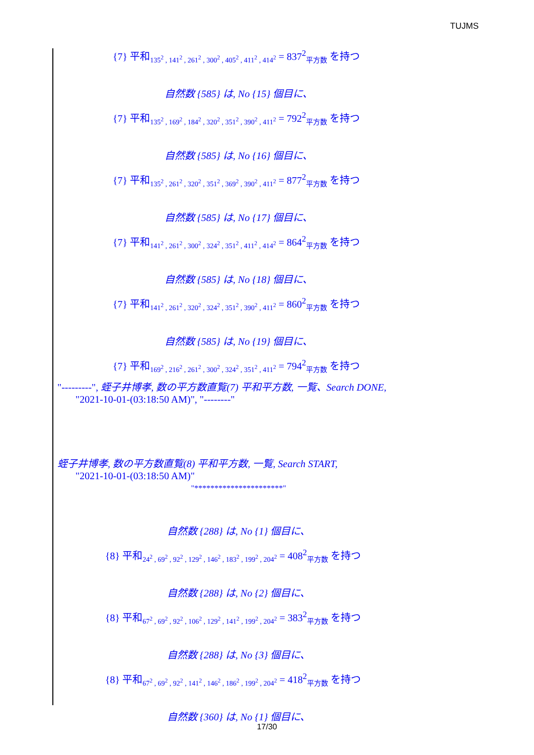TUJMS
{7} 平和<sub>135<sup>2</sup> , 141<sup>2</sup> , 261<sup>2</sup> , 300<sup>2</sup> , 405<sup>2</sup> , 411<sup>2</sup> , 414<sup>2</sup></sub> = 837<sup>2</sup><sub>平方数</sub> を持つ
自然数 {585} は, No {15} 個目に、
{7} 平和<sub>135<sup>2</sup> , 169<sup>2</sup> , 184<sup>2</sup> , 320<sup>2</sup> , 351<sup>2</sup> , 390<sup>2</sup> , 411<sup>2</sup></sub> = 792<sup>2</sup><sub>平方数</sub> を持つ
自然数 {585} は, No {16} 個目に、
{7} 平和<sub>135<sup>2</sup> , 261<sup>2</sup> , 320<sup>2</sup> , 351<sup>2</sup> , 369<sup>2</sup> , 390<sup>2</sup> , 411<sup>2</sup></sub> = 877<sup>2</sup><sub>平方数</sub> を持つ
自然数 {585} は, No {17} 個目に、
{7} 平和<sub>141<sup>2</sup> , 261<sup>2</sup> , 300<sup>2</sup> , 324<sup>2</sup> , 351<sup>2</sup> , 411<sup>2</sup> , 414<sup>2</sup></sub> = 864<sup>2</sup><sub>平方数</sub> を持つ
自然数 {585} は, No {18} 個目に、
{7} 平和<sub>141<sup>2</sup> , 261<sup>2</sup> , 320<sup>2</sup> , 324<sup>2</sup> , 351<sup>2</sup> , 390<sup>2</sup> , 411<sup>2</sup></sub> = 860<sup>2</sup><sub>平方数</sub> を持つ
自然数 {585} は, No {19} 個目に、
{7} 平和<sub>169<sup>2</sup> , 216<sup>2</sup> , 261<sup>2</sup> , 300<sup>2</sup> , 324<sup>2</sup> , 351<sup>2</sup> , 411<sup>2</sup></sub> = 794<sup>2</sup><sub>平方数</sub> を持つ
"---------", 蛭子井博孝, 数の平方数直覧(7) 平和平方数, 一覧、Search DONE,
"2021-10-01-(03:18:50 AM)", "--------"
蛭子井博孝, 数の平方数直覧(8) 平和平方数, 一覧, Search START,
"2021-10-01-(03:18:50 AM)"
"**********************"
自然数 {288} は, No {1} 個目に、
{8} 平和<sub>24<sup>2</sup> , 69<sup>2</sup> , 92<sup>2</sup> , 129<sup>2</sup> , 146<sup>2</sup> , 183<sup>2</sup> , 199<sup>2</sup> , 204<sup>2</sup></sub> = 408<sup>2</sup><sub>平方数</sub> を持つ
自然数 {288} は, No {2} 個目に、
{8} 平和<sub>67<sup>2</sup> , 69<sup>2</sup> , 92<sup>2</sup> , 106<sup>2</sup> , 129<sup>2</sup> , 141<sup>2</sup> , 199<sup>2</sup> , 204<sup>2</sup></sub> = 383<sup>2</sup><sub>平方数</sub> を持つ
自然数 {288} は, No {3} 個目に、
{8} 平和<sub>67<sup>2</sup> , 69<sup>2</sup> , 92<sup>2</sup> , 141<sup>2</sup> , 146<sup>2</sup> , 186<sup>2</sup> , 199<sup>2</sup> , 204<sup>2</sup></sub> = 418<sup>2</sup><sub>平方数</sub> を持つ
自然数 {360} は, No {1} 個目に、
17/30